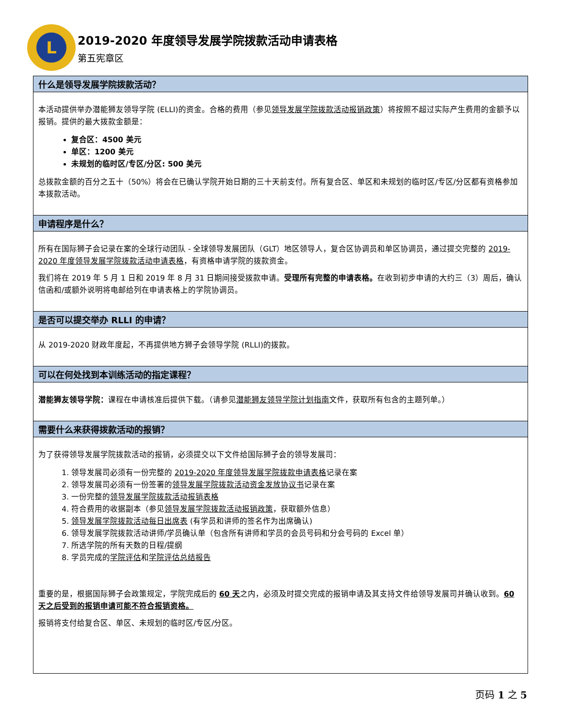L
2019-2020 年度领导发展学院拨款活动申请表格
第五宪章区
什么是领导发展学院拨款活动？
本活动提供举办潜能狮友领导学院 (ELLI)的资金。合格的费用（参见领导发展学院拨款活动报销政策）将按照不超过实际产生费用的金额予以报销。提供的最大拨款金额是：
复合区：4500 美元
单区：1200 美元
未规划的临时区/专区/分区: 500 美元
总拨款金额的百分之五十（50%）将会在已确认学院开始日期的三十天前支付。所有复合区、单区和未规划的临时区/专区/分区都有资格参加本拨款活动。
申请程序是什么？
所有在国际狮子会记录在案的全球行动团队 - 全球领导发展团队（GLT）地区领导人，复合区协调员和单区协调员，通过提交完整的 2019-2020 年度领导发展学院拨款活动申请表格，有资格申请学院的拨款资金。
我们将在 2019 年 5 月 1 日和 2019 年 8 月 31 日期间接受拨款申请。受理所有完整的申请表格。在收到初步申请的大约三（3）周后，确认信函和/或额外说明将电邮给列在申请表格上的学院协调员。
是否可以提交举办 RLLI 的申请？
从 2019-2020 财政年度起，不再提供地方狮子会领导学院 (RLLI)的拨款。
可以在何处找到本训练活动的指定课程？
潜能狮友领导学院：课程在申请核准后提供下载。（请参见潜能狮友领导学院计划指南文件，获取所有包含的主题列单。）
需要什么来获得拨款活动的报销？
为了获得领导发展学院拨款活动的报销，必须提交以下文件给国际狮子会的领导发展司：
1. 领导发展司必须有一份完整的 2019-2020 年度领导发展学院拨款申请表格记录在案
2. 领导发展司必须有一份签署的领导发展学院拨款活动资金发放协议书记录在案
3. 一份完整的领导发展学院拨款活动报销表格
4. 符合费用的收据副本（参见领导发展学院拨款活动报销政策，获取额外信息）
5. 领导发展学院拨款活动每日出席表 (有学员和讲师的签名作为出席确认)
6. 领导发展学院拨款活动讲师/学员确认单（包含所有讲师和学员的会员号码和分会号码的 Excel 单）
7. 所选学院的所有天数的日程/提纲
8. 学员完成的学院评估和学院评估总结报告
重要的是，根据国际狮子会政策规定，学院完成后的 60 天之内，必须及时提交完成的报销申请及其支持文件给领导发展司并确认收到。60 天之后受到的报销申请可能不符合报销资格。
报销将支付给复合区、单区、未规划的临时区/专区/分区。
页码 1 之 5